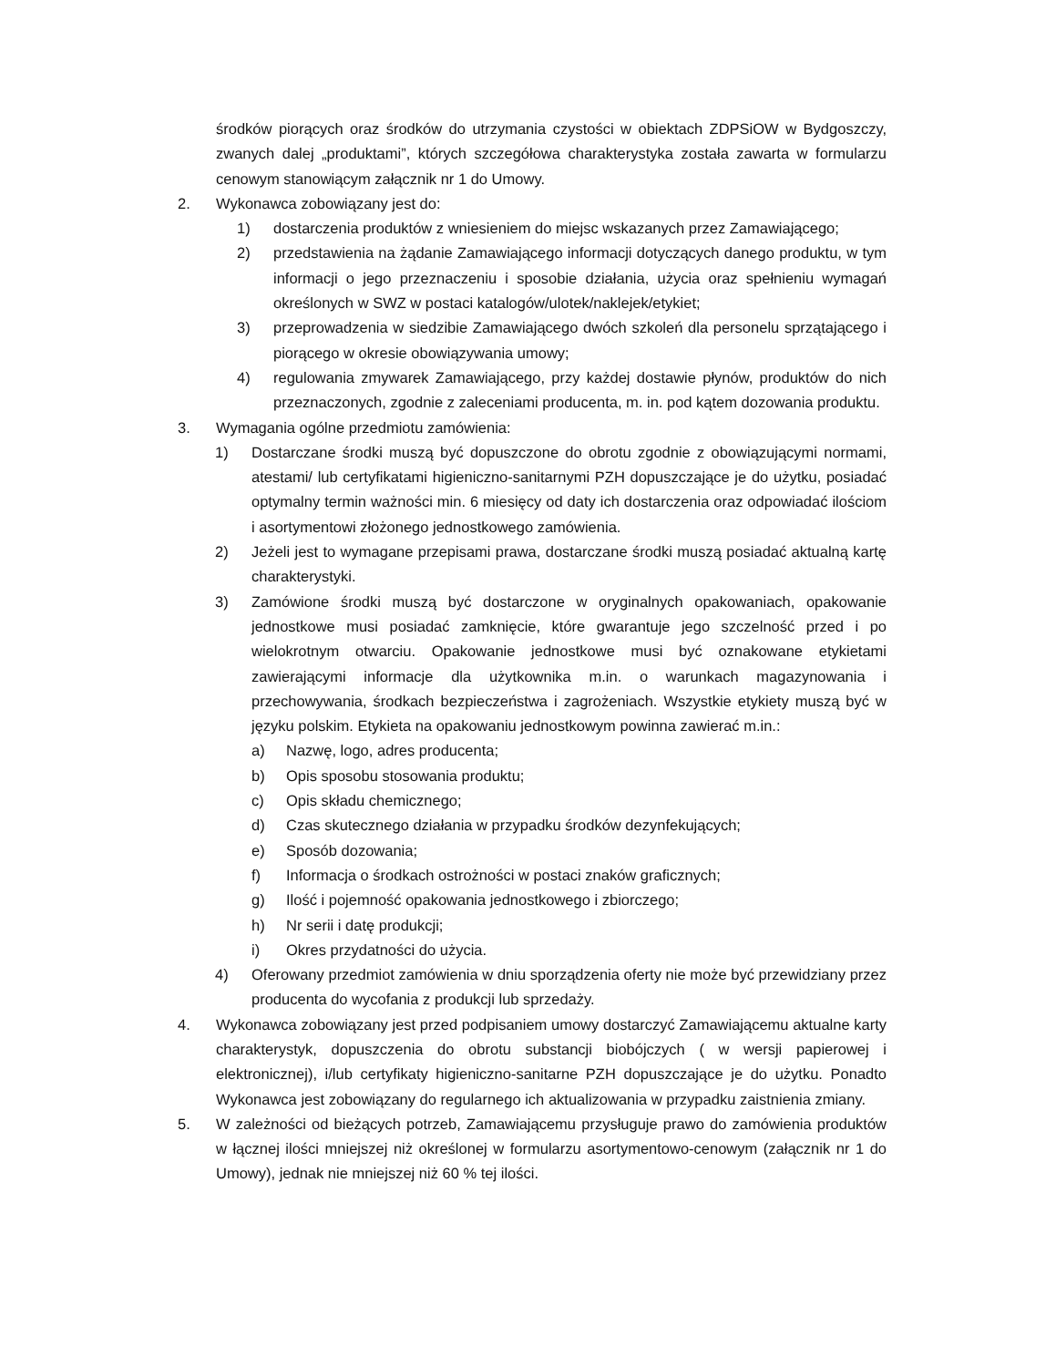środków piorących oraz środków do utrzymania czystości w obiektach ZDPSiOW w Bydgoszczy, zwanych dalej „produktami”, których szczegółowa charakterystyka została zawarta w formularzu cenowym stanowiącym załącznik nr 1 do Umowy.
2. Wykonawca zobowiązany jest do:
1) dostarczenia produktów z wniesieniem do miejsc wskazanych przez Zamawiającego;
2) przedstawienia na żądanie Zamawiającego informacji dotyczących danego produktu, w tym informacji o jego przeznaczeniu i sposobie działania, użycia oraz spełnieniu wymagań określonych w SWZ w postaci katalogów/ulotek/naklejek/etykiet;
3) przeprowadzenia w siedzibie Zamawiającego dwóch szkoleń dla personelu sprzątającego i piorącego w okresie obowiązywania umowy;
4) regulowania zmywarek Zamawiającego, przy każdej dostawie płynów, produktów do nich przeznaczonych, zgodnie z zaleceniami producenta, m. in. pod kątem dozowania produktu.
3. Wymagania ogólne przedmiotu zamówienia:
1) Dostarczane środki muszą być dopuszczone do obrotu zgodnie z obowiązującymi normami, atestami/ lub certyfikatami higieniczno-sanitarnymi PZH dopuszczające je do użytku, posiadać optymalny termin ważności min. 6 miesięcy od daty ich dostarczenia oraz odpowiadać ilościom i asortymentowi złożonego jednostkowego zamówienia.
2) Jeżeli jest to wymagane przepisami prawa, dostarczane środki muszą posiadać aktualną kartę charakterystyki.
3) Zamówione środki muszą być dostarczone w oryginalnych opakowaniach, opakowanie jednostkowe musi posiadać zamknięcie, które gwarantuje jego szczelność przed i po wielokrotnym otwarciu. Opakowanie jednostkowe musi być oznakowane etykietami zawierającymi informacje dla użytkownika m.in. o warunkach magazynowania i przechowywania, środkach bezpieczeństwa i zagrożeniach. Wszystkie etykiety muszą być w języku polskim. Etykieta na opakowaniu jednostkowym powinna zawierać m.in.:
a) Nazwę, logo, adres producenta;
b) Opis sposobu stosowania produktu;
c) Opis składu chemicznego;
d) Czas skutecznego działania w przypadku środków dezynfekujących;
e) Sposób dozowania;
f) Informacja o środkach ostrożności w postaci znaków graficznych;
g) Ilość i pojemność opakowania jednostkowego i zbiorczego;
h) Nr serii i datę produkcji;
i) Okres przydatności do użycia.
4) Oferowany przedmiot zamówienia w dniu sporządzenia oferty nie może być przewidziany przez producenta do wycofania z produkcji lub sprzedaży.
4. Wykonawca zobowiązany jest przed podpisaniem umowy dostarczyć Zamawiającemu aktualne karty charakterystyk, dopuszczenia do obrotu substancji biobójczych ( w wersji papierowej i elektronicznej), i/lub certyfikaty higieniczno-sanitarne PZH dopuszczające je do użytku. Ponadto Wykonawca jest zobowiązany do regularnego ich aktualizowania w przypadku zaistnienia zmiany.
5. W zależności od bieżących potrzeb, Zamawiającemu przysługuje prawo do zamówienia produktów w łącznej ilości mniejszej niż określonej w formularzu asortymentowo-cenowym (załącznik nr 1 do Umowy), jednak nie mniejszej niż 60 % tej ilości.